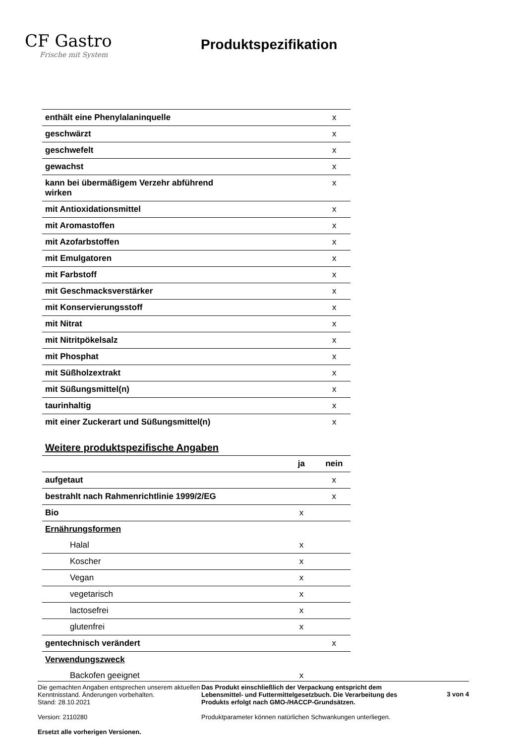CF Gastro
Frische mit System
Produktspezifikation
| enthält eine Phenylalaninquelle | | x |
| geschwärzt | | x |
| geschwefelt | | x |
| gewachst | | x |
| kann bei übermäßigem Verzehr abführend wirken | | x |
| mit Antioxidationsmittel | | x |
| mit Aromastoffen | | x |
| mit Azofarbstoffen | | x |
| mit Emulgatoren | | x |
| mit Farbstoff | | x |
| mit Geschmacksverstärker | | x |
| mit Konservierungsstoff | | x |
| mit Nitrat | | x |
| mit Nitritpökelsalz | | x |
| mit Phosphat | | x |
| mit Süßholzextrakt | | x |
| mit Süßungsmittel(n) | | x |
| taurinhaltig | | x |
| mit einer Zuckerart und Süßungsmittel(n) | | x |
Weitere produktspezifische Angaben
| | ja | nein |
| --- | --- | --- |
| aufgetaut | | x |
| bestrahlt nach Rahmenrichtlinie 1999/2/EG | | x |
| Bio | x | |
| Ernährungsformen | | |
| Halal | x | |
| Koscher | x | |
| Vegan | x | |
| vegetarisch | x | |
| lactosefrei | x | |
| glutenfrei | x | |
| gentechnisch verändert | | x |
| Verwendungszweck | | |
| Backofen geeignet | x | |
Die gemachten Angaben entsprechen unserem aktuellen Kenntnisstand. Änderungen vorbehalten.
Stand: 28.10.2021
Version: 2110280
Ersetzt alle vorherigen Versionen.
Das Produkt einschließlich der Verpackung entspricht dem Lebensmittel- und Futtermittelgesetzbuch. Die Verarbeitung des Produkts erfolgt nach GMO-/HACCP-Grundsätzen.
Produktparameter können natürlichen Schwankungen unterliegen.
3 von 4